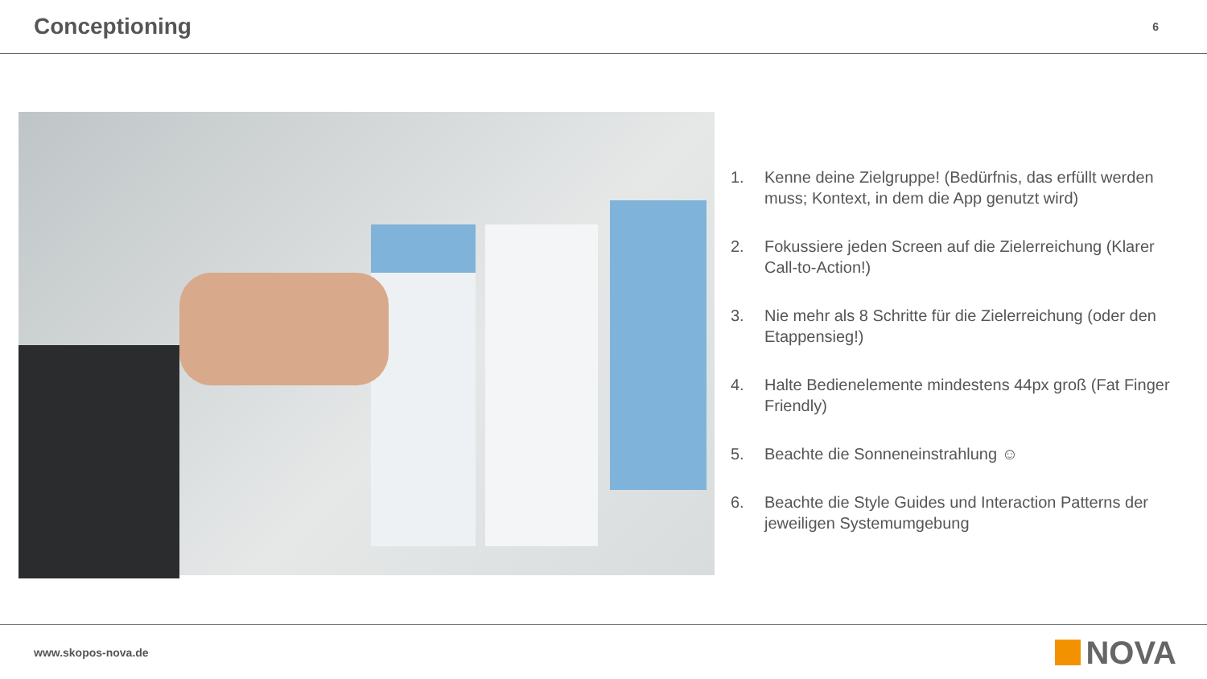Conceptioning
6
1. Kenne deine Zielgruppe! (Bedürfnis, das erfüllt werden muss; Kontext, in dem die App genutzt wird)
2. Fokussiere jeden Screen auf die Zielerreichung (Klarer Call-to-Action!)
3. Nie mehr als 8 Schritte für die Zielerreichung (oder den Etappensieg!)
4. Halte Bedienelemente mindestens 44px groß (Fat Finger Friendly)
5. Beachte die Sonneneinstrahlung ☺
6. Beachte die Style Guides und Interaction Patterns der jeweiligen Systemumgebung
www.skopos-nova.de NOVA